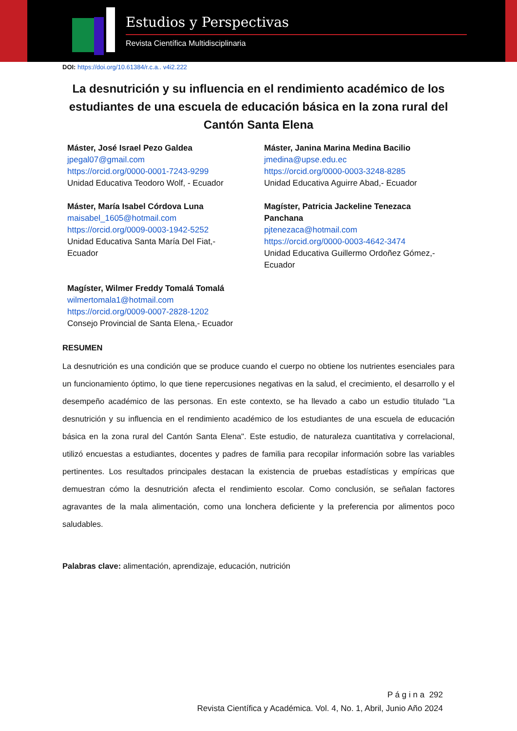Estudios y Perspectivas
Revista Científica Multidisciplinaria
DOI: https://doi.org/10.61384/r.c.a.. v4i2.222
La desnutrición y su influencia en el rendimiento académico de los estudiantes de una escuela de educación básica en la zona rural del Cantón Santa Elena
Máster, José Israel Pezo Galdea
jpegal07@gmail.com
https://orcid.org/0000-0001-7243-9299
Unidad Educativa Teodoro Wolf, - Ecuador
Máster, Janina Marina Medina Bacilio
jmedina@upse.edu.ec
https://orcid.org/0000-0003-3248-8285
Unidad Educativa Aguirre Abad,- Ecuador
Máster, María Isabel Córdova Luna
maisabel_1605@hotmail.com
https://orcid.org/0009-0003-1942-5252
Unidad Educativa Santa María Del Fiat,-
Ecuador
Magíster, Patricia Jackeline Tenezaca
Panchana
pjtenezaca@hotmail.com
https://orcid.org/0000-0003-4642-3474
Unidad Educativa Guillermo Ordoñez Gómez,-
Ecuador
Magíster, Wilmer Freddy Tomalá Tomalá
wilmertomala1@hotmail.com
https://orcid.org/0009-0007-2828-1202
Consejo Provincial de Santa Elena,- Ecuador
RESUMEN
La desnutrición es una condición que se produce cuando el cuerpo no obtiene los nutrientes esenciales para un funcionamiento óptimo, lo que tiene repercusiones negativas en la salud, el crecimiento, el desarrollo y el desempeño académico de las personas. En este contexto, se ha llevado a cabo un estudio titulado "La desnutrición y su influencia en el rendimiento académico de los estudiantes de una escuela de educación básica en la zona rural del Cantón Santa Elena". Este estudio, de naturaleza cuantitativa y correlacional, utilizó encuestas a estudiantes, docentes y padres de familia para recopilar información sobre las variables pertinentes. Los resultados principales destacan la existencia de pruebas estadísticas y empíricas que demuestran cómo la desnutrición afecta el rendimiento escolar. Como conclusión, se señalan factores agravantes de la mala alimentación, como una lonchera deficiente y la preferencia por alimentos poco saludables.
Palabras clave: alimentación, aprendizaje, educación, nutrición
P á g i n a 292
Revista Científica y Académica. Vol. 4, No. 1, Abril, Junio Año 2024